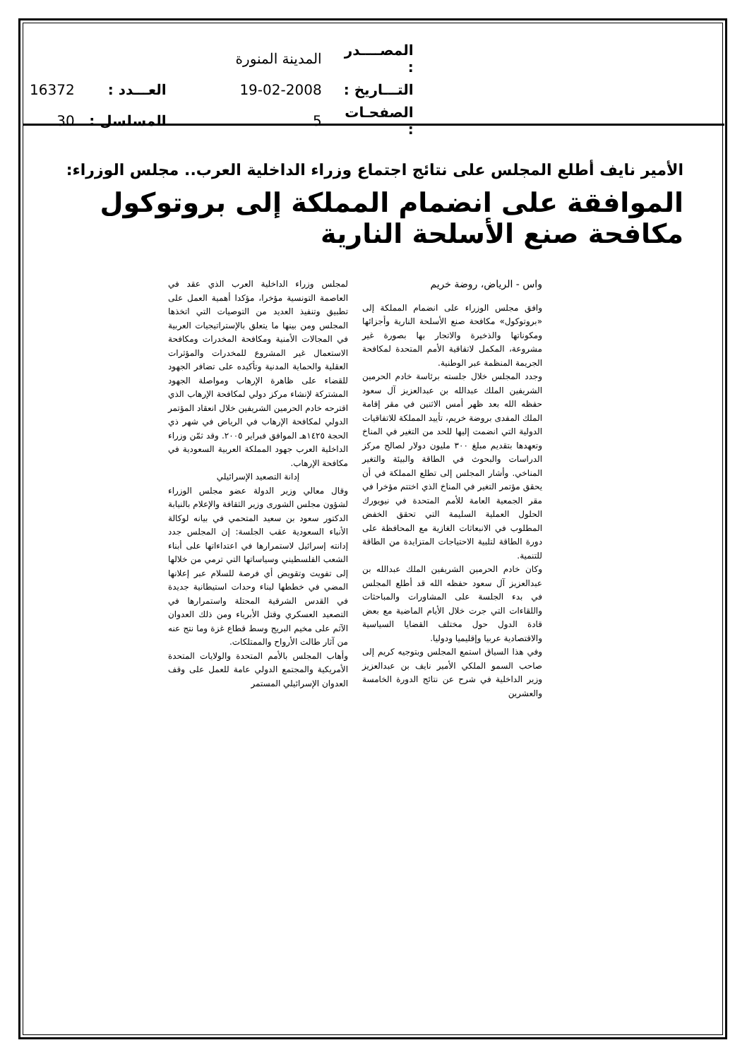| المصــــدر : | المدينة المنورة | | |
| التـــاريخ : | 19-02-2008 | العـــدد : | 16372 |
| الصفحـات : | 5 | المسلسل : | 30 |
الأمير نايف أطلع المجلس على نتائج اجتماع وزراء الداخلية العرب.. مجلس الوزراء:
الموافقة على انضمام المملكة إلى بروتوكول مكافحة صنع الأسلحة النارية
واس - الرياض، روضة خريم
وافق مجلس الوزراء على انضمام المملكة إلى «بروتوكول» مكافحة صنع الأسلحة النارية وأجزائها ومكوناتها والذخيرة والاتجار بها بصورة غير مشروعة، المكمل لاتفاقية الأمم المتحدة لمكافحة الجريمة المنظمة عبر الوطنية.
وجدد المجلس خلال جلسته برئاسة خادم الحرمين الشريفين الملك عبدالله بن عبدالعزيز آل سعود حفظه الله بعد ظهر أمس الاثنين في مقر إقامة الملك المفدى بروضة خريم، تأييد المملكة للاتفاقيات الدولية التي انضمت إليها للحد من التغير في المناخ وتعهدها بتقديم مبلغ ٣٠٠ مليون دولار لصالح مركز الدراسات والبحوث في الطاقة والبيئة والتغير المناخي. وأشار المجلس إلى تطلع المملكة في أن يحقق مؤتمر التغير في المناخ الذي اختتم مؤخرا في مقر الجمعية العامة للأمم المتحدة في نيويورك الحلول العملية السليمة التي تحقق الخفض المطلوب في الانبعاثات الغازية مع المحافظة على دورة الطاقة لتلبية الاحتياجات المتزايدة من الطاقة للتنمية.
وكان خادم الحرمين الشريفين الملك عبدالله بن عبدالعزيز آل سعود حفظه الله قد أطلع المجلس في بدء الجلسة على المشاورات والمباحثات واللقاءات التي جرت خلال الأيام الماضية مع بعض قادة الدول حول مختلف القضايا السياسية والاقتصادية عربيا وإقليميا ودوليا.
وفي هذا السياق استمع المجلس وبتوجيه كريم إلى صاحب السمو الملكي الأمير نايف بن عبدالعزيز وزير الداخلية في شرح عن نتائج الدورة الخامسة والعشرين
لمجلس وزراء الداخلية العرب الذي عقد في العاصمة التونسية مؤخرا، مؤكدا أهمية العمل على تطبيق وتنفيذ العديد من التوصيات التي اتخذها المجلس ومن بينها ما يتعلق بالإستراتيجيات العربية في المجالات الأمنية ومكافحة المخدرات ومكافحة الاستعمال غير المشروع للمخدرات والمؤثرات العقلية والحماية المدنية وتأكيده على تضافر الجهود للقضاء على ظاهرة الإرهاب ومواصلة الجهود المشتركة لإنشاء مركز دولي لمكافحة الإرهاب الذي اقترحه خادم الحرمين الشريفين خلال انعقاد المؤتمر الدولي لمكافحة الإرهاب في الرياض في شهر ذي الحجة ١٤٢٥هـ الموافق فبراير ٢٠٠٥. وقد ثمّن وزراء الداخلية العرب جهود المملكة العربية السعودية في مكافحة الإرهاب.
إدانة التصعيد الإسرائيلي
وقال معالي وزير الدولة عضو مجلس الوزراء لشؤون مجلس الشورى وزير الثقافة والإعلام بالنيابة الدكتور سعود بن سعيد المتحمي في بيانه لوكالة الأنباء السعودية عقب الجلسة: إن المجلس جدد إدانته إسرائيل لاستمرارها في اعتداءاتها على أبناء الشعب الفلسطيني وسياساتها التي ترمي من خلالها إلى تفويت وتقويض أي فرصة للسلام عبر إعلانها المضي في خططها لبناء وحدات استيطانية جديدة في القدس الشرقية المحتلة واستمرارها في التصعيد العسكري وقتل الأبرياء ومن ذلك العدوان الآثم على مخيم البريج وسط قطاع غزة وما نتج عنه من آثار طالت الأرواح والممتلكات.
وأهاب المجلس بالأمم المتحدة والولايات المتحدة الأمريكية والمجتمع الدولي عامة للعمل على وقف العدوان الإسرائيلي المستمر